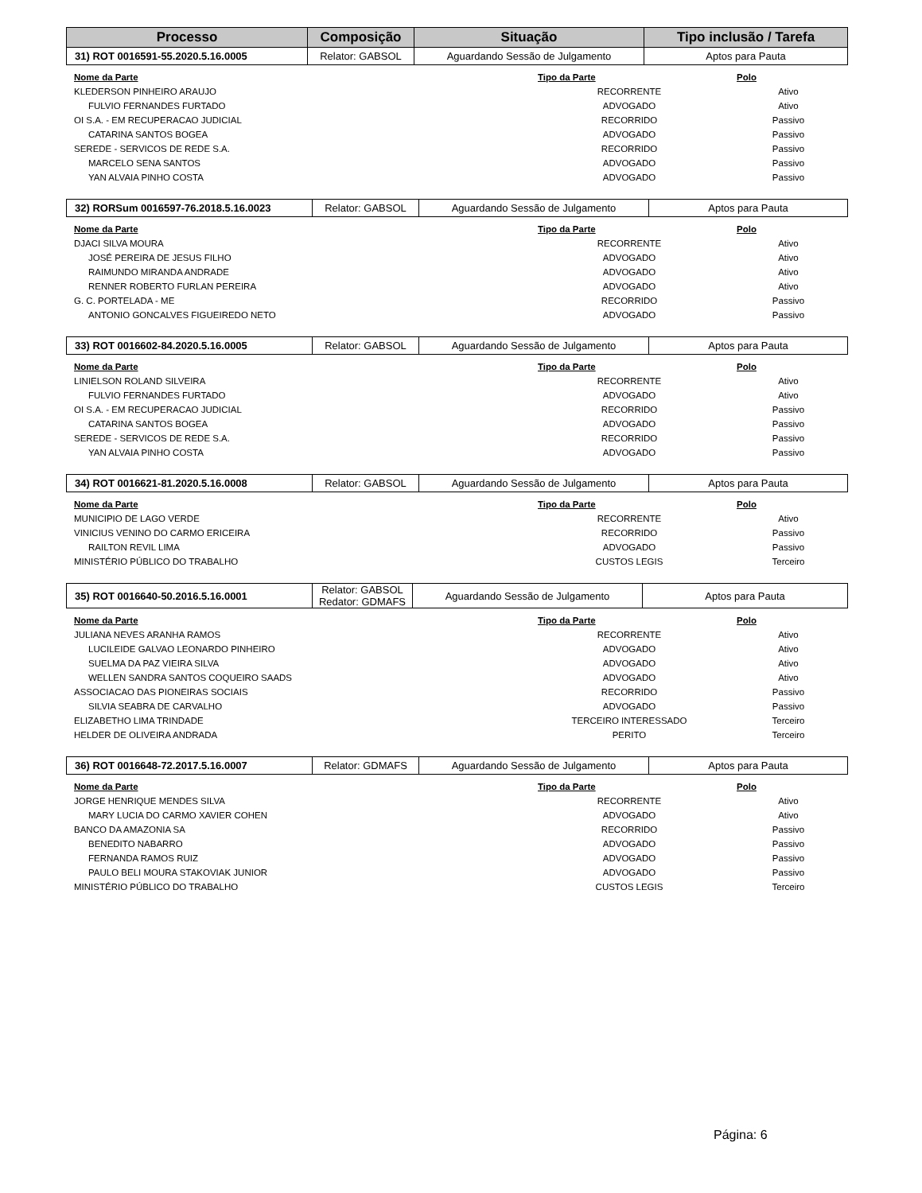| Processo | Composição | Situação | Tipo inclusão / Tarefa |
| --- | --- | --- | --- |
| 31) ROT 0016591-55.2020.5.16.0005 | Relator: GABSOL | Aguardando Sessão de Julgamento | Aptos para Pauta |
| Nome da Parte | Tipo da Parte | Polo |
| --- | --- | --- |
| KLEDERSON PINHEIRO ARAUJO | RECORRENTE | Ativo |
| FULVIO FERNANDES FURTADO | ADVOGADO | Ativo |
| OI S.A. - EM RECUPERACAO JUDICIAL | RECORRIDO | Passivo |
| CATARINA SANTOS BOGEA | ADVOGADO | Passivo |
| SEREDE - SERVICOS DE REDE S.A. | RECORRIDO | Passivo |
| MARCELO SENA SANTOS | ADVOGADO | Passivo |
| YAN ALVAIA PINHO COSTA | ADVOGADO | Passivo |
| 32) RORSum 0016597-76.2018.5.16.0023 | Relator: GABSOL | Aguardando Sessão de Julgamento | Aptos para Pauta |
| Nome da Parte | Tipo da Parte | Polo |
| --- | --- | --- |
| DJACI SILVA MOURA | RECORRENTE | Ativo |
| JOSÉ PEREIRA DE JESUS FILHO | ADVOGADO | Ativo |
| RAIMUNDO MIRANDA ANDRADE | ADVOGADO | Ativo |
| RENNER ROBERTO FURLAN PEREIRA | ADVOGADO | Ativo |
| G. C. PORTELADA - ME | RECORRIDO | Passivo |
| ANTONIO GONCALVES FIGUEIREDO NETO | ADVOGADO | Passivo |
| 33) ROT 0016602-84.2020.5.16.0005 | Relator: GABSOL | Aguardando Sessão de Julgamento | Aptos para Pauta |
| Nome da Parte | Tipo da Parte | Polo |
| --- | --- | --- |
| LINIELSON ROLAND SILVEIRA | RECORRENTE | Ativo |
| FULVIO FERNANDES FURTADO | ADVOGADO | Ativo |
| OI S.A. - EM RECUPERACAO JUDICIAL | RECORRIDO | Passivo |
| CATARINA SANTOS BOGEA | ADVOGADO | Passivo |
| SEREDE - SERVICOS DE REDE S.A. | RECORRIDO | Passivo |
| YAN ALVAIA PINHO COSTA | ADVOGADO | Passivo |
| 34) ROT 0016621-81.2020.5.16.0008 | Relator: GABSOL | Aguardando Sessão de Julgamento | Aptos para Pauta |
| Nome da Parte | Tipo da Parte | Polo |
| --- | --- | --- |
| MUNICIPIO DE LAGO VERDE | RECORRENTE | Ativo |
| VINICIUS VENINO DO CARMO ERICEIRA | RECORRIDO | Passivo |
| RAILTON REVIL LIMA | ADVOGADO | Passivo |
| MINISTÉRIO PÚBLICO DO TRABALHO | CUSTOS LEGIS | Terceiro |
| 35) ROT 0016640-50.2016.5.16.0001 | Relator: GABSOL Redator: GDMAFS | Aguardando Sessão de Julgamento | Aptos para Pauta |
| Nome da Parte | Tipo da Parte | Polo |
| --- | --- | --- |
| JULIANA NEVES ARANHA RAMOS | RECORRENTE | Ativo |
| LUCILEIDE GALVAO LEONARDO PINHEIRO | ADVOGADO | Ativo |
| SUELMA DA PAZ VIEIRA SILVA | ADVOGADO | Ativo |
| WELLEN SANDRA SANTOS COQUEIRO SAADS | ADVOGADO | Ativo |
| ASSOCIACAO DAS PIONEIRAS SOCIAIS | RECORRIDO | Passivo |
| SILVIA SEABRA DE CARVALHO | ADVOGADO | Passivo |
| ELIZABETHO LIMA TRINDADE | TERCEIRO INTERESSADO | Terceiro |
| HELDER DE OLIVEIRA ANDRADA | PERITO | Terceiro |
| 36) ROT 0016648-72.2017.5.16.0007 | Relator: GDMAFS | Aguardando Sessão de Julgamento | Aptos para Pauta |
| Nome da Parte | Tipo da Parte | Polo |
| --- | --- | --- |
| JORGE HENRIQUE MENDES SILVA | RECORRENTE | Ativo |
| MARY LUCIA DO CARMO XAVIER COHEN | ADVOGADO | Ativo |
| BANCO DA AMAZONIA SA | RECORRIDO | Passivo |
| BENEDITO NABARRO | ADVOGADO | Passivo |
| FERNANDA RAMOS RUIZ | ADVOGADO | Passivo |
| PAULO BELI MOURA STAKOVIAK JUNIOR | ADVOGADO | Passivo |
| MINISTÉRIO PÚBLICO DO TRABALHO | CUSTOS LEGIS | Terceiro |
Página: 6